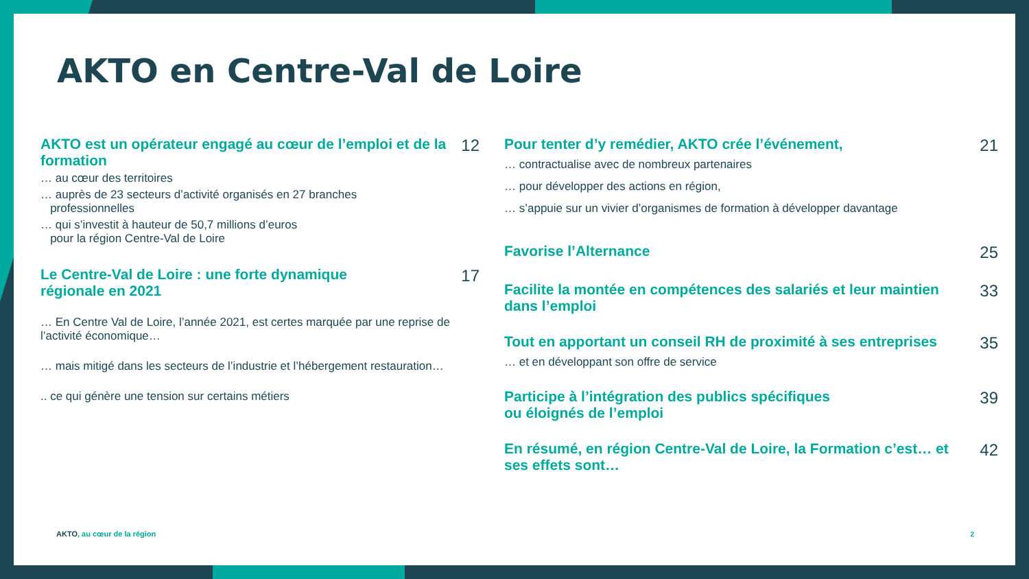AKTO en Centre-Val de Loire
AKTO est un opérateur engagé au cœur de l’emploi et de la formation 12
… au cœur des territoires
… auprès de 23 secteurs d’activité organisés en 27 branches
professionnelles
… qui s’investit à hauteur de 50,7 millions d’euros
pour la région Centre-Val de Loire
Le Centre-Val de Loire : une forte dynamique
régionale en 2021 17
… En Centre Val de Loire, l’année 2021, est certes marquée par une reprise de l’activité économique…
… mais mitigé dans les secteurs de l’industrie et l’hébergement restauration…
.. ce qui génère une tension sur certains métiers
Pour tenter d’y remédier, AKTO crée l’événement, 21
… contractualise avec de nombreux partenaires
… pour développer des actions en région,
… s’appuie sur un vivier d’organismes de formation à développer davantage
Favorise l’Alternance 25
Facilite la montée en compétences des salariés et leur maintien dans l’emploi 33
Tout en apportant un conseil RH de proximité à ses entreprises 35
… et en développant son offre de service
Participe à l’intégration des publics spécifiques
ou éloignés de l’emploi 39
En résumé, en région Centre-Val de Loire, la Formation c’est… et ses effets sont… 42
AKTO, au cœur de la région 2